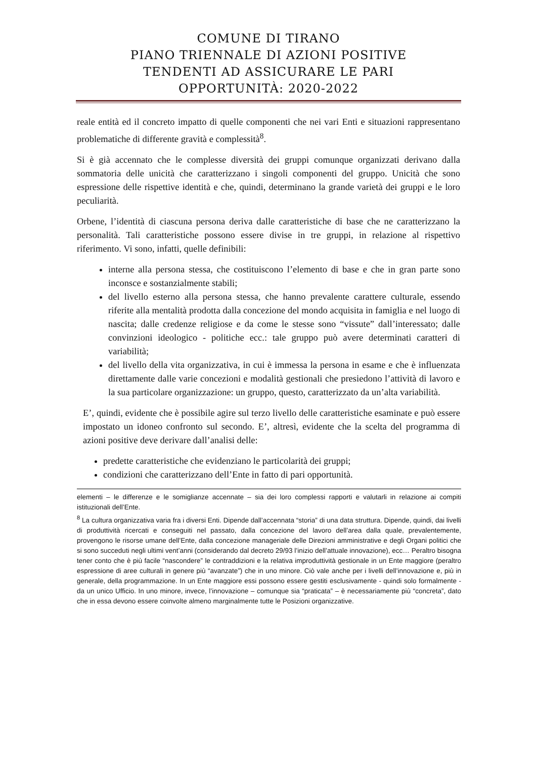COMUNE DI TIRANO
PIANO TRIENNALE DI AZIONI POSITIVE
TENDENTI AD ASSICURARE LE PARI
OPPORTUNITÀ: 2020-2022
reale entità ed il concreto impatto di quelle componenti che nei vari Enti e situazioni rappresentano problematiche di differente gravità e complessità<sup>8</sup>.
Si è già accennato che le complesse diversità dei gruppi comunque organizzati derivano dalla sommatoria delle unicità che caratterizzano i singoli componenti del gruppo. Unicità che sono espressione delle rispettive identità e che, quindi, determinano la grande varietà dei gruppi e le loro peculiarità.
Orbene, l’identità di ciascuna persona deriva dalle caratteristiche di base che ne caratterizzano la personalità. Tali caratteristiche possono essere divise in tre gruppi, in relazione al rispettivo riferimento. Vi sono, infatti, quelle definibili:
interne alla persona stessa, che costituiscono l’elemento di base e che in gran parte sono inconsce e sostanzialmente stabili;
del livello esterno alla persona stessa, che hanno prevalente carattere culturale, essendo riferite alla mentalità prodotta dalla concezione del mondo acquisita in famiglia e nel luogo di nascita; dalle credenze religiose e da come le stesse sono “vissute” dall’interessato; dalle convinzioni ideologico - politiche ecc.: tale gruppo può avere determinati caratteri di variabilità;
del livello della vita organizzativa, in cui è immessa la persona in esame e che è influenzata direttamente dalle varie concezioni e modalità gestionali che presiedono l’attività di lavoro e la sua particolare organizzazione: un gruppo, questo, caratterizzato da un’alta variabilità.
E’, quindi, evidente che è possibile agire sul terzo livello delle caratteristiche esaminate e può essere impostato un idoneo confronto sul secondo. E’, altresì, evidente che la scelta del programma di azioni positive deve derivare dall’analisi delle:
predette caratteristiche che evidenziano le particolarità dei gruppi;
condizioni che caratterizzano dell’Ente in fatto di pari opportunità.
elementi – le differenze e le somiglianze accennate – sia dei loro complessi rapporti e valutarli in relazione ai compiti istituzionali dell’Ente.
<sup>8</sup> La cultura organizzativa varia fra i diversi Enti. Dipende dall’accennata “storia” di una data struttura. Dipende, quindi, dai livelli di produttività ricercati e conseguiti nel passato, dalla concezione del lavoro dell’area dalla quale, prevalentemente, provengono le risorse umane dell’Ente, dalla concezione manageriale delle Direzioni amministrative e degli Organi politici che si sono succeduti negli ultimi vent’anni (considerando dal decreto 29/93 l’inizio dell’attuale innovazione), ecc… Peraltro bisogna tener conto che è più facile “nascondere” le contraddizioni e la relativa improduttività gestionale in un Ente maggiore (peraltro espressione di aree culturali in genere più “avanzate”) che in uno minore. Ciò vale anche per i livelli dell’innovazione e, più in generale, della programmazione. In un Ente maggiore essi possono essere gestiti esclusivamente - quindi solo formalmente - da un unico Ufficio. In uno minore, invece, l’innovazione – comunque sia “praticata” – è necessariamente più “concreta”, dato che in essa devono essere coinvolte almeno marginalmente tutte le Posizioni organizzative.